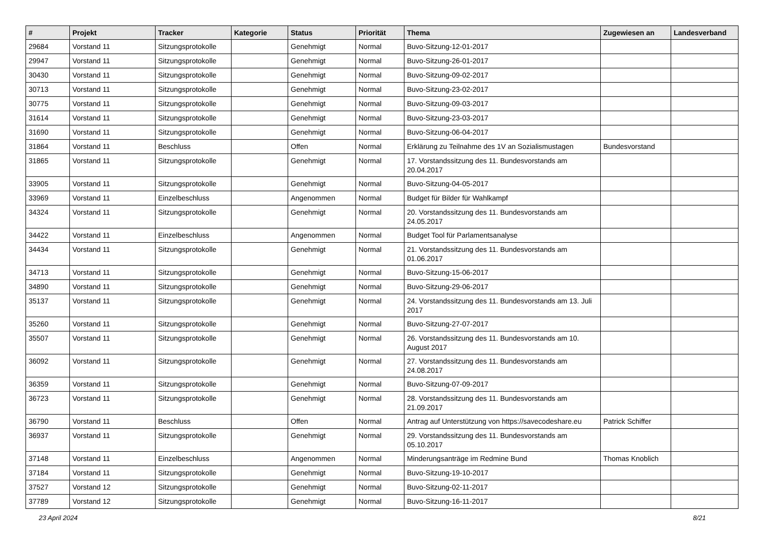| # | Projekt | Tracker | Kategorie | Status | Priorität | Thema | Zugewiesen an | Landesverband |
| --- | --- | --- | --- | --- | --- | --- | --- | --- |
| 29684 | Vorstand 11 | Sitzungsprotokolle | | Genehmigt | Normal | Buvo-Sitzung-12-01-2017 | | |
| 29947 | Vorstand 11 | Sitzungsprotokolle | | Genehmigt | Normal | Buvo-Sitzung-26-01-2017 | | |
| 30430 | Vorstand 11 | Sitzungsprotokolle | | Genehmigt | Normal | Buvo-Sitzung-09-02-2017 | | |
| 30713 | Vorstand 11 | Sitzungsprotokolle | | Genehmigt | Normal | Buvo-Sitzung-23-02-2017 | | |
| 30775 | Vorstand 11 | Sitzungsprotokolle | | Genehmigt | Normal | Buvo-Sitzung-09-03-2017 | | |
| 31614 | Vorstand 11 | Sitzungsprotokolle | | Genehmigt | Normal | Buvo-Sitzung-23-03-2017 | | |
| 31690 | Vorstand 11 | Sitzungsprotokolle | | Genehmigt | Normal | Buvo-Sitzung-06-04-2017 | | |
| 31864 | Vorstand 11 | Beschluss | | Offen | Normal | Erklärung zu Teilnahme des 1V an Sozialismustagen | Bundesvorstand | |
| 31865 | Vorstand 11 | Sitzungsprotokolle | | Genehmigt | Normal | 17. Vorstandssitzung des 11. Bundesvorstands am 20.04.2017 | | |
| 33905 | Vorstand 11 | Sitzungsprotokolle | | Genehmigt | Normal | Buvo-Sitzung-04-05-2017 | | |
| 33969 | Vorstand 11 | Einzelbeschluss | | Angenommen | Normal | Budget für Bilder für Wahlkampf | | |
| 34324 | Vorstand 11 | Sitzungsprotokolle | | Genehmigt | Normal | 20. Vorstandssitzung des 11. Bundesvorstands am 24.05.2017 | | |
| 34422 | Vorstand 11 | Einzelbeschluss | | Angenommen | Normal | Budget Tool für Parlamentsanalyse | | |
| 34434 | Vorstand 11 | Sitzungsprotokolle | | Genehmigt | Normal | 21. Vorstandssitzung des 11. Bundesvorstands am 01.06.2017 | | |
| 34713 | Vorstand 11 | Sitzungsprotokolle | | Genehmigt | Normal | Buvo-Sitzung-15-06-2017 | | |
| 34890 | Vorstand 11 | Sitzungsprotokolle | | Genehmigt | Normal | Buvo-Sitzung-29-06-2017 | | |
| 35137 | Vorstand 11 | Sitzungsprotokolle | | Genehmigt | Normal | 24. Vorstandssitzung des 11. Bundesvorstands am 13. Juli 2017 | | |
| 35260 | Vorstand 11 | Sitzungsprotokolle | | Genehmigt | Normal | Buvo-Sitzung-27-07-2017 | | |
| 35507 | Vorstand 11 | Sitzungsprotokolle | | Genehmigt | Normal | 26. Vorstandssitzung des 11. Bundesvorstands am 10. August 2017 | | |
| 36092 | Vorstand 11 | Sitzungsprotokolle | | Genehmigt | Normal | 27. Vorstandssitzung des 11. Bundesvorstands am 24.08.2017 | | |
| 36359 | Vorstand 11 | Sitzungsprotokolle | | Genehmigt | Normal | Buvo-Sitzung-07-09-2017 | | |
| 36723 | Vorstand 11 | Sitzungsprotokolle | | Genehmigt | Normal | 28. Vorstandssitzung des 11. Bundesvorstands am 21.09.2017 | | |
| 36790 | Vorstand 11 | Beschluss | | Offen | Normal | Antrag auf Unterstützung von https://savecodeshare.eu | Patrick Schiffer | |
| 36937 | Vorstand 11 | Sitzungsprotokolle | | Genehmigt | Normal | 29. Vorstandssitzung des 11. Bundesvorstands am 05.10.2017 | | |
| 37148 | Vorstand 11 | Einzelbeschluss | | Angenommen | Normal | Minderungsanträge im Redmine Bund | Thomas Knoblich | |
| 37184 | Vorstand 11 | Sitzungsprotokolle | | Genehmigt | Normal | Buvo-Sitzung-19-10-2017 | | |
| 37527 | Vorstand 12 | Sitzungsprotokolle | | Genehmigt | Normal | Buvo-Sitzung-02-11-2017 | | |
| 37789 | Vorstand 12 | Sitzungsprotokolle | | Genehmigt | Normal | Buvo-Sitzung-16-11-2017 | | |
23 April 2024 8/21